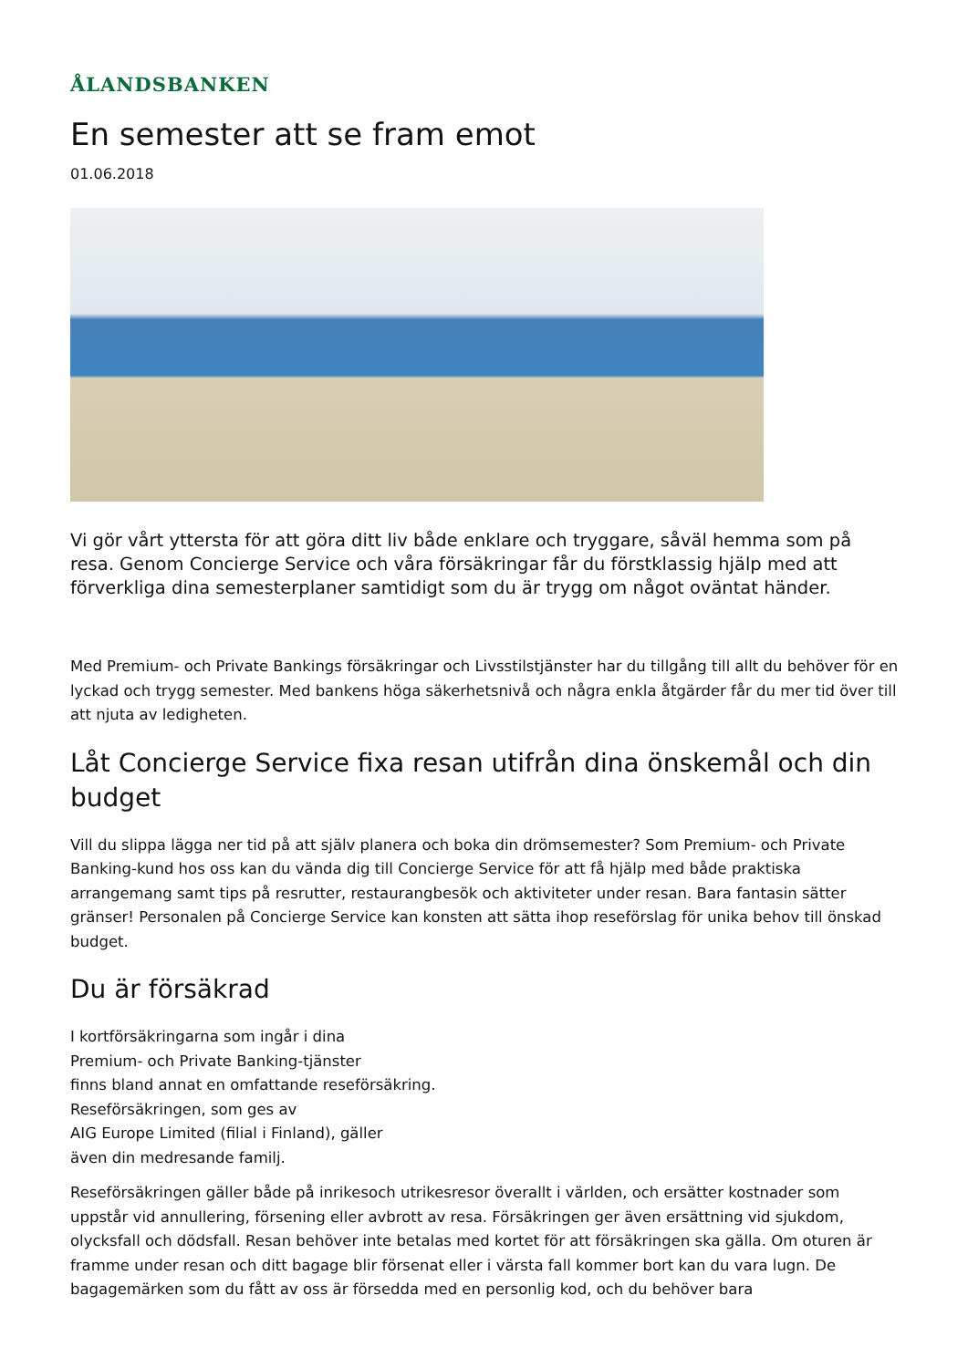ÅLANDSBANKEN
En semester att se fram emot
01.06.2018
Vi gör vårt yttersta för att göra ditt liv både enklare och tryggare, såväl hemma som på resa. Genom Concierge Service och våra försäkringar får du förstklassig hjälp med att förverkliga dina semesterplaner samtidigt som du är trygg om något oväntat händer.
Med Premium- och Private Bankings försäkringar och Livsstilstjänster har du tillgång till allt du behöver för en lyckad och trygg semester. Med bankens höga säkerhetsnivå och några enkla åtgärder får du mer tid över till att njuta av ledigheten.
Låt Concierge Service fixa resan utifrån dina önskemål och din budget
Vill du slippa lägga ner tid på att själv planera och boka din drömsemester? Som Premium- och Private Banking-kund hos oss kan du vända dig till Concierge Service för att få hjälp med både praktiska arrangemang samt tips på resrutter, restaurangbesök och aktiviteter under resan. Bara fantasin sätter gränser! Personalen på Concierge Service kan konsten att sätta ihop reseförslag för unika behov till önskad budget.
Du är försäkrad
I kortförsäkringarna som ingår i dina
Premium- och Private Banking-tjänster
finns bland annat en omfattande reseförsäkring.
Reseförsäkringen, som ges av
AIG Europe Limited (filial i Finland), gäller
även din medresande familj.
Reseförsäkringen gäller både på inrikesoch utrikesresor överallt i världen, och ersätter kostnader som uppstår vid annullering, försening eller avbrott av resa. Försäkringen ger även ersättning vid sjukdom, olycksfall och dödsfall. Resan behöver inte betalas med kortet för att försäkringen ska gälla. Om oturen är framme under resan och ditt bagage blir försenat eller i värsta fall kommer bort kan du vara lugn. De bagagemärken som du fått av oss är försedda med en personlig kod, och du behöver bara